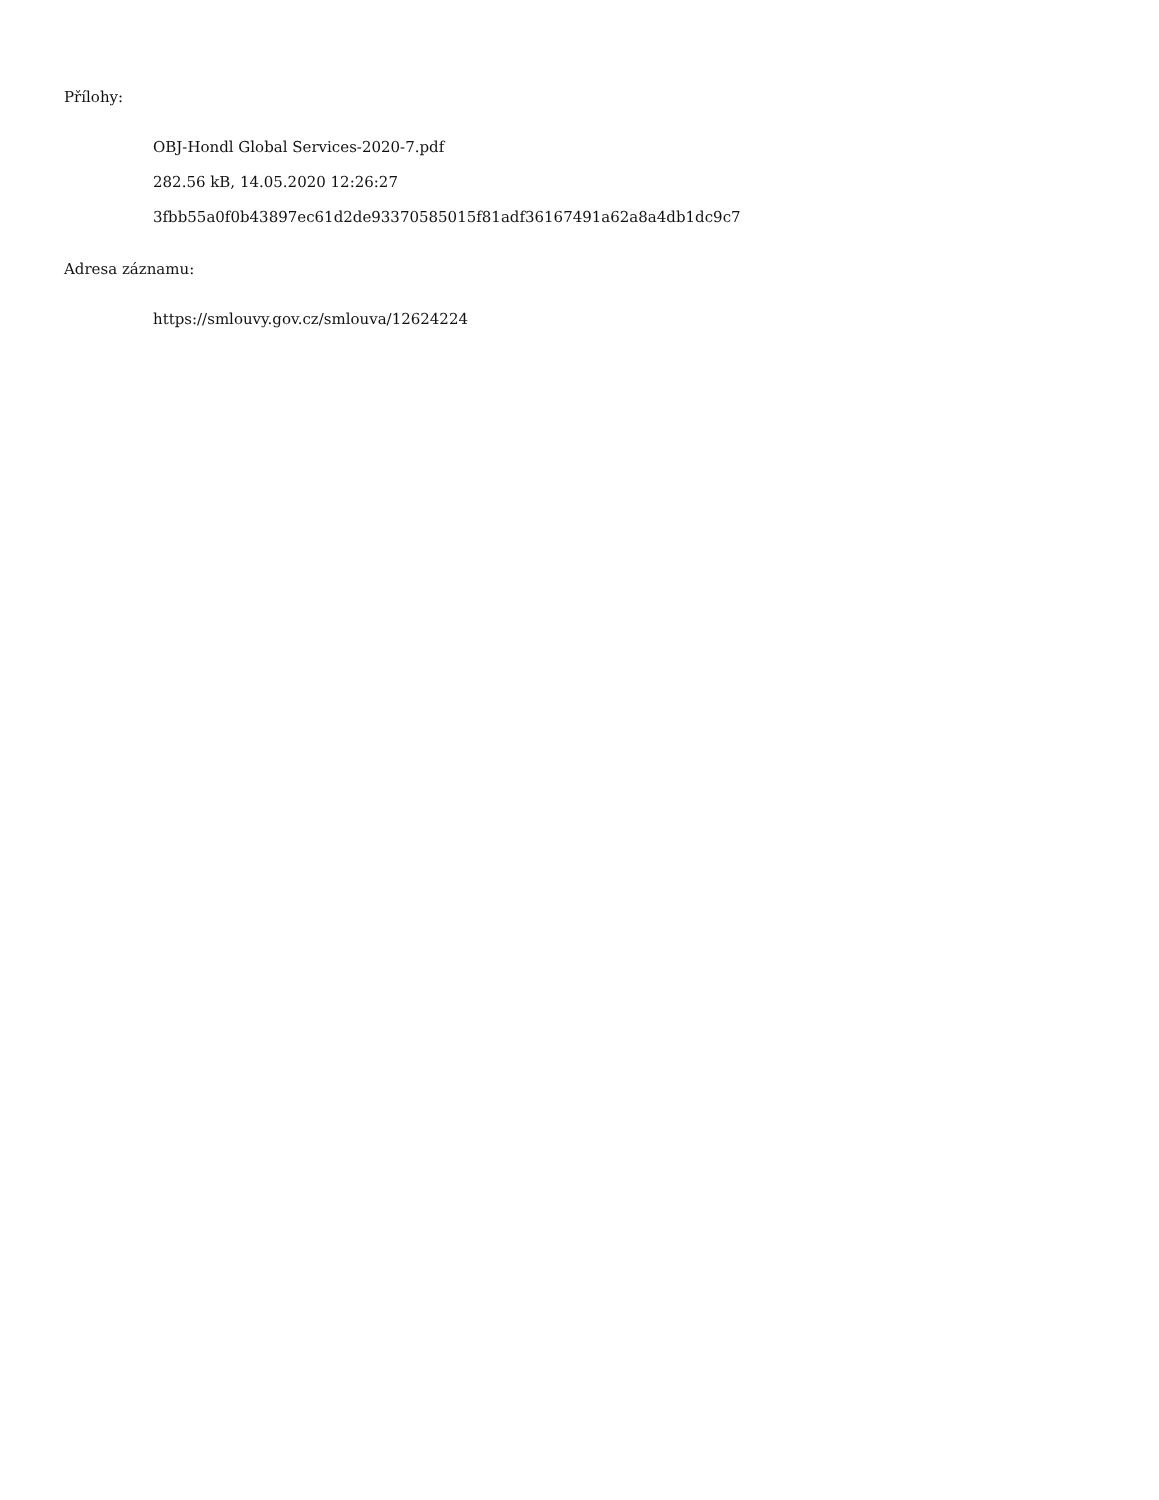Přílohy:
OBJ-Hondl Global Services-2020-7.pdf
282.56 kB, 14.05.2020 12:26:27
3fbb55a0f0b43897ec61d2de93370585015f81adf36167491a62a8a4db1dc9c7
Adresa záznamu:
https://smlouvy.gov.cz/smlouva/12624224